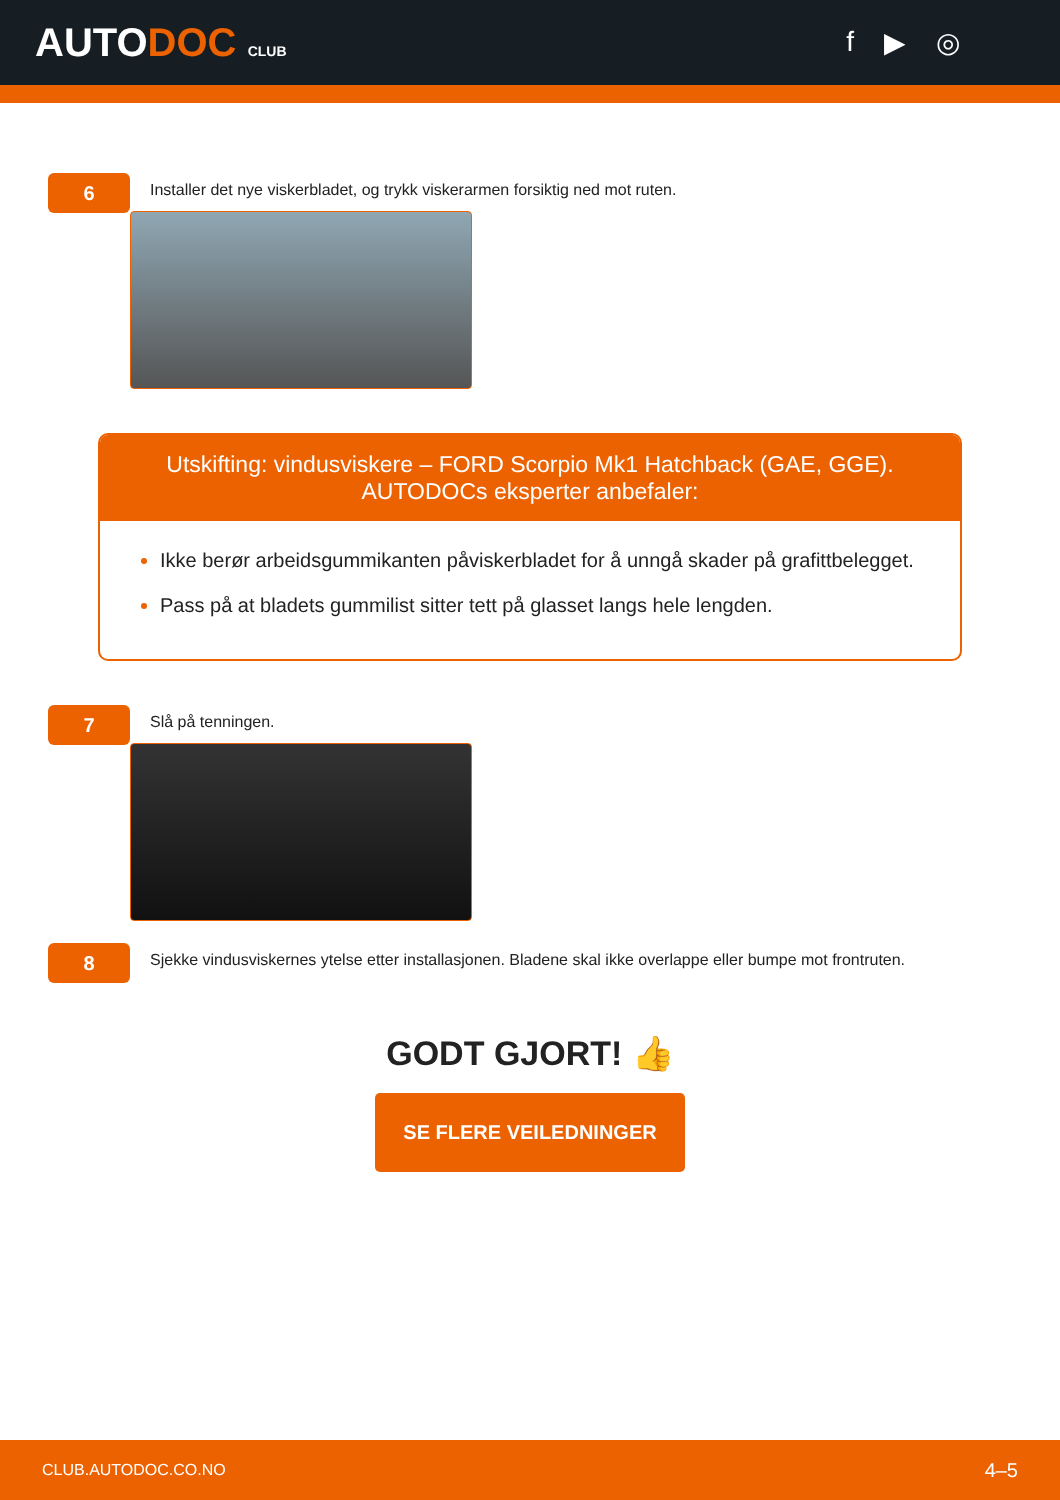AUTODOC CLUB
f ▶ ◎
6
Installer det nye viskerbladet, og trykk viskerarmen forsiktig ned mot ruten.
Utskifting: vindusviskere – FORD Scorpio Mk1 Hatchback (GAE, GGE).
AUTODOCs eksperter anbefaler:
Ikke berør arbeidsgummikanten påviskerbladet for å unngå skader på grafittbelegget.
Pass på at bladets gummilist sitter tett på glasset langs hele lengden.
7
Slå på tenningen.
8
Sjekke vindusviskernes ytelse etter installasjonen. Bladene skal ikke overlappe eller bumpe mot frontruten.
GODT GJORT! 👍
SE FLERE VEILEDNINGER
CLUB.AUTODOC.CO.NO 4–5